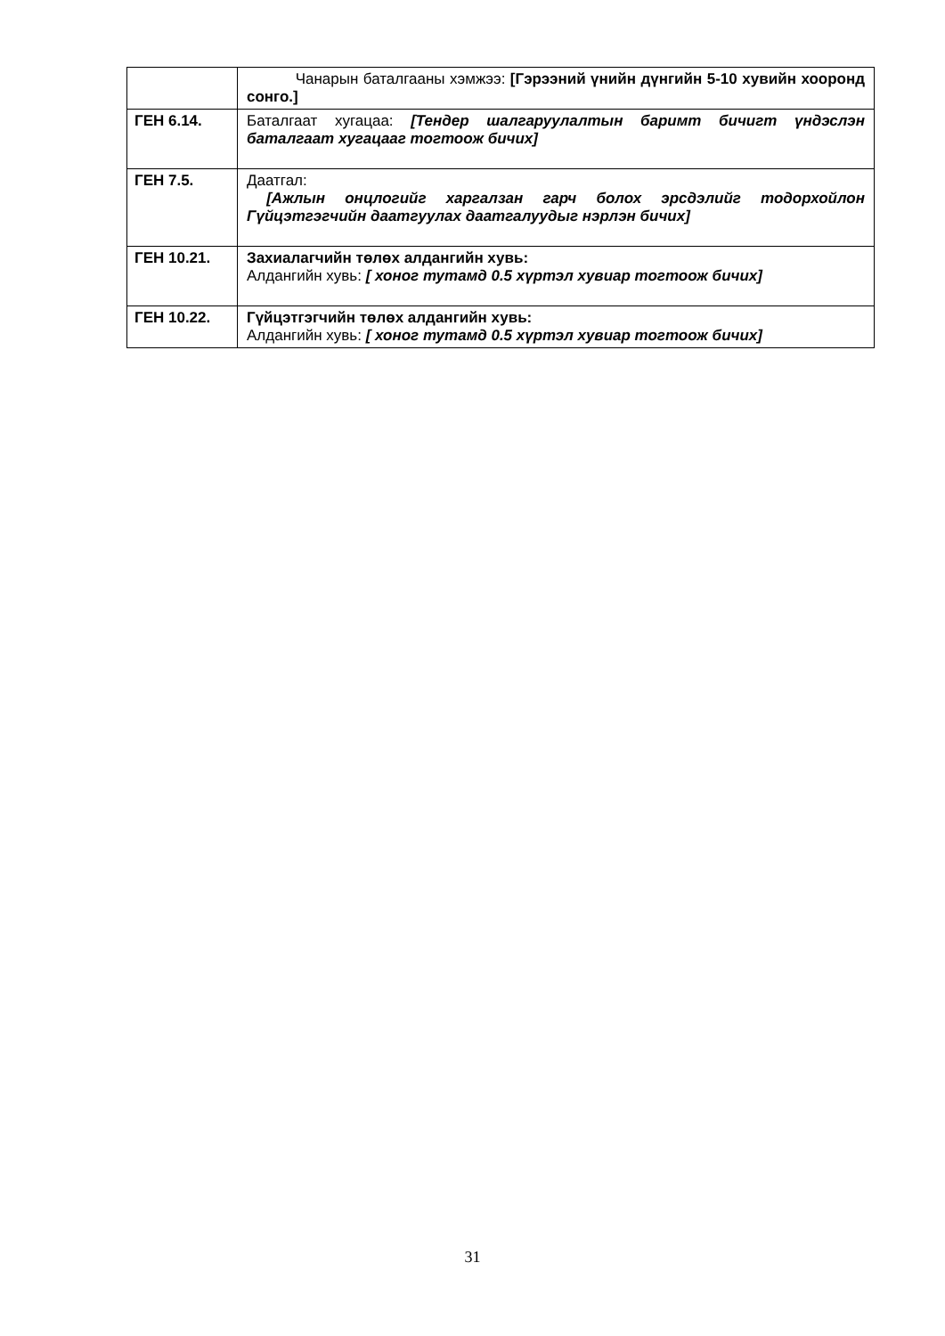| | Чанарын баталгааны хэмжээ: [Гэрээний үнийн дүнгийн 5-10 хувийн хооронд сонго.] |
| ГЕН 6.14. | Баталгаат хугацаа: [Тендер шалгаруулалтын баримт бичигт үндэслэн баталгаат хугацааг тогтоож бичих] |
| ГЕН 7.5. | Даатгал: [Ажлын онцлогийг харгалзан гарч болох эрсдэлийг тодорхойлон Гүйцэтгэгчийн даатгуулах даатгалуудыг нэрлэн бичих] |
| ГЕН 10.21. | Захиалагчийн төлөх алдангийн хувь: Алдангийн хувь: [ хоног тутамд 0.5 хүртэл хувиар тогтоож бичих] |
| ГЕН 10.22. | Гүйцэтгэгчийн төлөх алдангийн хувь: Алдангийн хувь: [ хоног тутамд 0.5 хүртэл хувиар тогтоож бичих] |
31